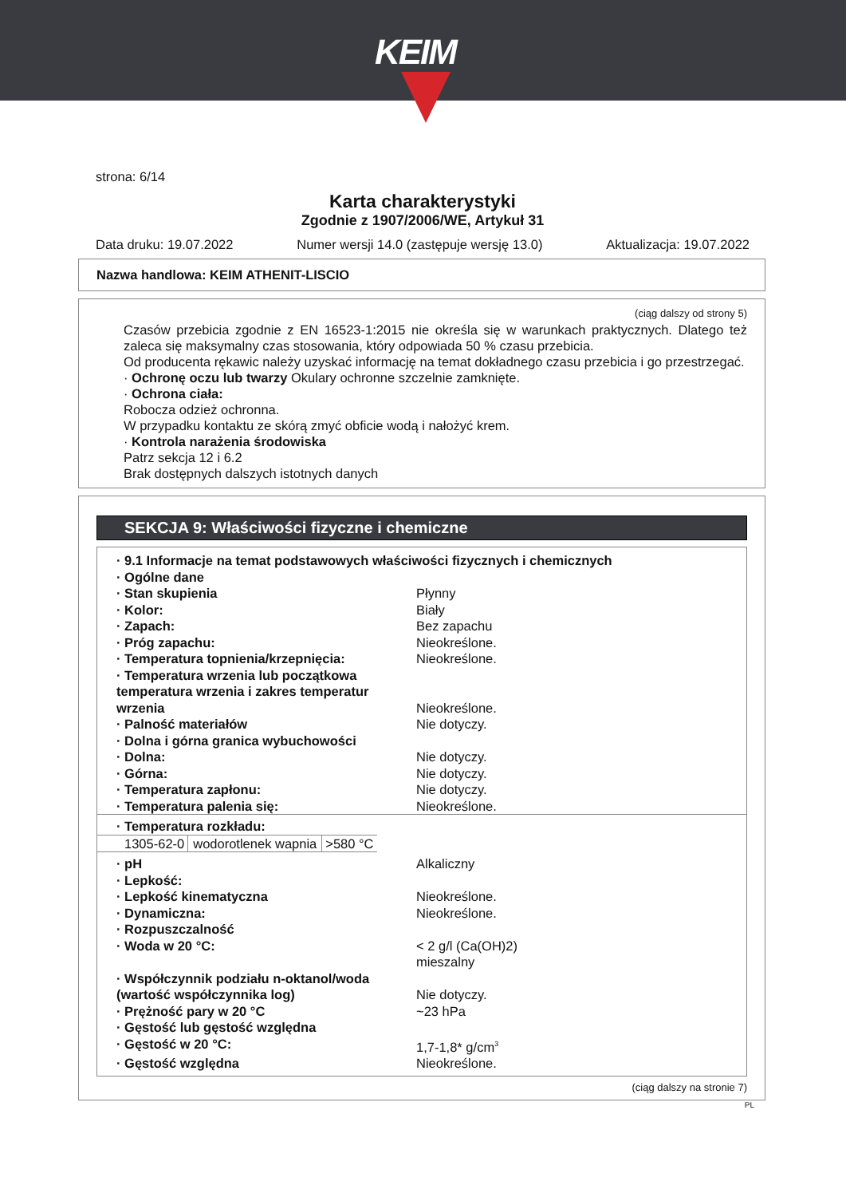KEIM
strona: 6/14
Karta charakterystyki
Zgodnie z 1907/2006/WE, Artykuł 31
Data druku: 19.07.2022 Numer wersji 14.0 (zastępuje wersję 13.0) Aktualizacja: 19.07.2022
Nazwa handlowa: KEIM ATHENIT-LISCIO
(ciąg dalszy od strony 5)
Czasów przebicia zgodnie z EN 16523-1:2015 nie określa się w warunkach praktycznych. Dlatego też zaleca się maksymalny czas stosowania, który odpowiada 50 % czasu przebicia.
Od producenta rękawic należy uzyskać informację na temat dokładnego czasu przebicia i go przestrzegać.
· Ochronę oczu lub twarzy Okulary ochronne szczelnie zamknięte.
· Ochrona ciała:
Robocza odzież ochronna.
W przypadku kontaktu ze skórą zmyć obficie wodą i nałożyć krem.
· Kontrola narażenia środowiska
Patrz sekcja 12 i 6.2
Brak dostępnych dalszych istotnych danych
SEKCJA 9: Właściwości fizyczne i chemiczne
| · 9.1 Informacje na temat podstawowych właściwości fizycznych i chemicznych | |
| · Ogólne dane | |
| · Stan skupienia | Płynny |
| · Kolor: | Biały |
| · Zapach: | Bez zapachu |
| · Próg zapachu: | Nieokreślone. |
| · Temperatura topnienia/krzepnięcia: | Nieokreślone. |
| · Temperatura wrzenia lub początkowa temperatura wrzenia i zakres temperatur wrzenia | Nieokreślone. |
| · Palność materiałów | Nie dotyczy. |
| · Dolna i górna granica wybuchowości | |
| · Dolna: | Nie dotyczy. |
| · Górna: | Nie dotyczy. |
| · Temperatura zapłonu: | Nie dotyczy. |
| · Temperatura palenia się: | Nieokreślone. |
| · Temperatura rozkładu: | |
| 1305-62-0 | wodorotlenek wapnia | >580 °C |
| · pH | Alkaliczny |
| · Lepkość: | |
| · Lepkość kinematyczna | Nieokreślone. |
| · Dynamiczna: | Nieokreślone. |
| · Rozpuszczalność | |
| · Woda w 20 °C: | < 2 g/l (Ca(OH)2) mieszalny |
| · Współczynnik podziału n-oktanol/woda (wartość współczynnika log) | Nie dotyczy. |
| · Prężność pary w 20 °C | ~23 hPa |
| · Gęstość lub gęstość względna | |
| · Gęstość w 20 °C: | 1,7-1,8* g/cm<sup>3</sup> |
| · Gęstość względna | Nieokreślone. |
(ciąg dalszy na stronie 7)
PL